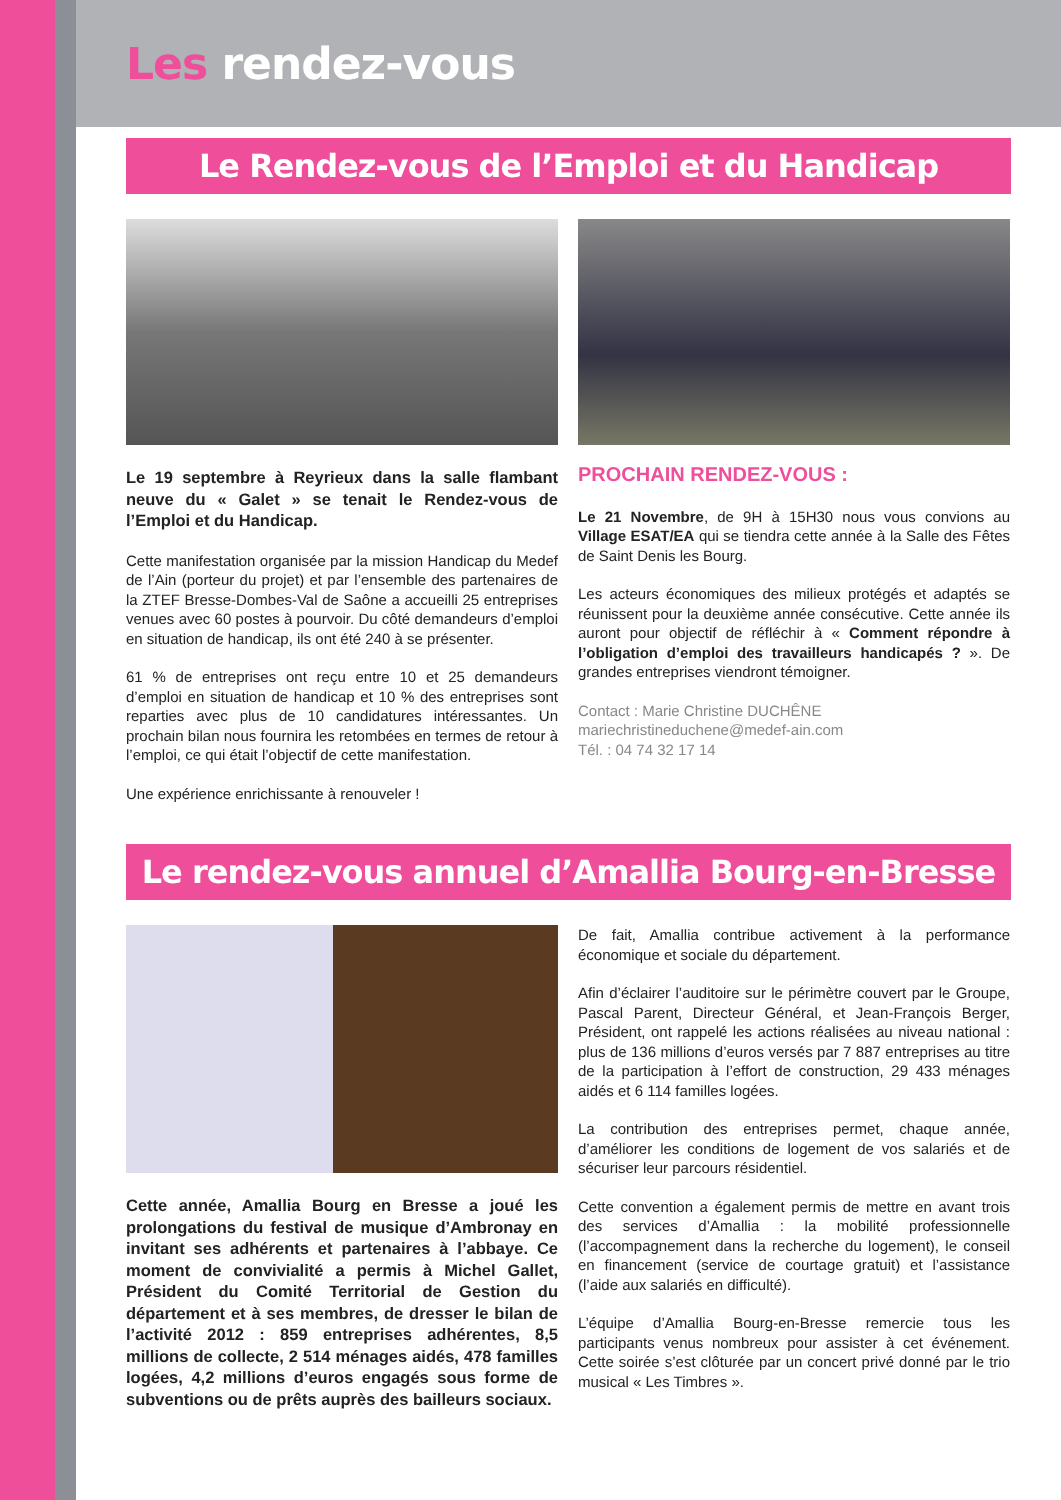Les rendez-vous
Le Rendez-vous de l’Emploi et du Handicap
Le 19 septembre à Reyrieux dans la salle flambant neuve du « Galet » se tenait le Rendez-vous de l’Emploi et du Handicap.
Cette manifestation organisée par la mission Handicap du Medef de l’Ain (porteur du projet) et par l’ensemble des partenaires de la ZTEF Bresse-Dombes-Val de Saône a accueilli 25 entreprises venues avec 60 postes à pourvoir. Du côté demandeurs d’emploi en situation de handicap, ils ont été 240 à se présenter.
61 % de entreprises ont reçu entre 10 et 25 demandeurs d’emploi en situation de handicap et 10 % des entreprises sont reparties avec plus de 10 candidatures intéressantes. Un prochain bilan nous fournira les retombées en termes de retour à l’emploi, ce qui était l’objectif de cette manifestation.
Une expérience enrichissante à renouveler !
PROCHAIN RENDEZ-VOUS :
Le 21 Novembre, de 9H à 15H30 nous vous convions au Village ESAT/EA qui se tiendra cette année à la Salle des Fêtes de Saint Denis les Bourg.
Les acteurs économiques des milieux protégés et adaptés se réunissent pour la deuxième année consécutive. Cette année ils auront pour objectif de réfléchir à « Comment répondre à l’obligation d’emploi des travailleurs handicapés ? ». De grandes entreprises viendront témoigner.
Contact : Marie Christine DUCHÊNE
mariechristineduchene@medef-ain.com
Tél. : 04 74 32 17 14
Le rendez-vous annuel d’Amallia Bourg-en-Bresse
Cette année, Amallia Bourg en Bresse a joué les prolongations du festival de musique d’Ambronay en invitant ses adhérents et partenaires à l’abbaye. Ce moment de convivialité a permis à Michel Gallet, Président du Comité Territorial de Gestion du département et à ses membres, de dresser le bilan de l’activité 2012 : 859 entreprises adhérentes, 8,5 millions de collecte, 2 514 ménages aidés, 478 familles logées, 4,2 millions d’euros engagés sous forme de subventions ou de prêts auprès des bailleurs sociaux.
De fait, Amallia contribue activement à la performance économique et sociale du département.
Afin d’éclairer l’auditoire sur le périmètre couvert par le Groupe, Pascal Parent, Directeur Général, et Jean-François Berger, Président, ont rappelé les actions réalisées au niveau national : plus de 136 millions d’euros versés par 7 887 entreprises au titre de la participation à l’effort de construction, 29 433 ménages aidés et 6 114 familles logées.
La contribution des entreprises permet, chaque année, d’améliorer les conditions de logement de vos salariés et de sécuriser leur parcours résidentiel.
Cette convention a également permis de mettre en avant trois des services d’Amallia : la mobilité professionnelle (l’accompagnement dans la recherche du logement), le conseil en financement (service de courtage gratuit) et l’assistance (l’aide aux salariés en difficulté).
L’équipe d’Amallia Bourg-en-Bresse remercie tous les participants venus nombreux pour assister à cet événement. Cette soirée s’est clôturée par un concert privé donné par le trio musical « Les Timbres ».